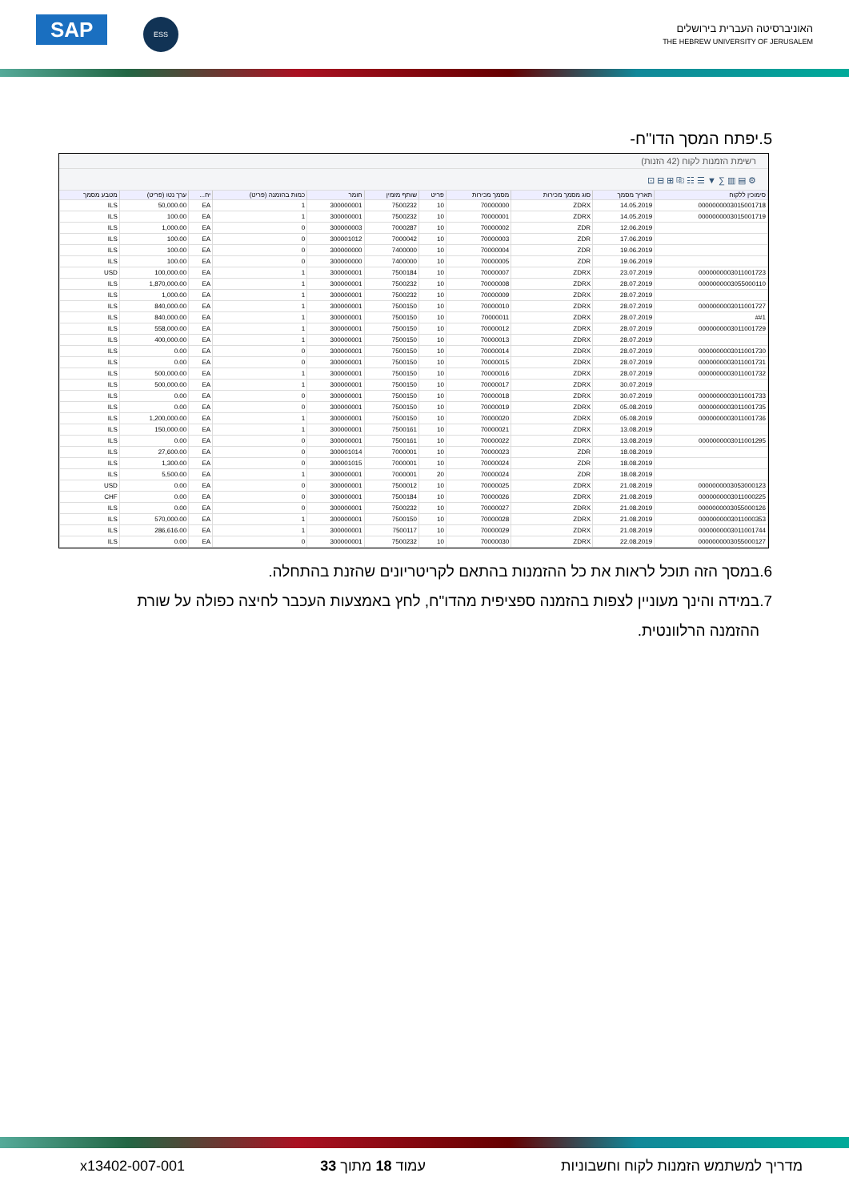SAP ESS
האוניברסיטה העברית בירושלים
THE HEBREW UNIVERSITY OF JERUSALEM
5.יפתח המסך הדו"ח-
רשימת הזמנות לקוח (42 הזנות)
⚙ ▤ ▥ ∑ ▼ ☰ ☷ ⎘ ⊞ ⊟ ⊡
| סימוכין ללקוח | תאריך מסמך | סוג מסמך מכירות | מסמך מכירות | פריט | שותף מזמין | חומר | כמות בהזמנה (פריט) | יח... | ערך נטו (פריט) | מטבע מסמך |
| --- | --- | --- | --- | --- | --- | --- | --- | --- | --- | --- |
| 0000000003015001718 | 14.05.2019 | ZDRX | 70000000 | 10 | 7500232 | 300000001 | 1 | EA | 50,000.00 | ILS |
| 0000000003015001719 | 14.05.2019 | ZDRX | 70000001 | 10 | 7500232 | 300000001 | 1 | EA | 100.00 | ILS |
| | 12.06.2019 | ZDR | 70000002 | 10 | 7000287 | 300000003 | 0 | EA | 1,000.00 | ILS |
| | 17.06.2019 | ZDR | 70000003 | 10 | 7000042 | 300001012 | 0 | EA | 100.00 | ILS |
| | 19.06.2019 | ZDR | 70000004 | 10 | 7400000 | 300000000 | 0 | EA | 100.00 | ILS |
| | 19.06.2019 | ZDR | 70000005 | 10 | 7400000 | 300000000 | 0 | EA | 100.00 | ILS |
| 0000000003011001723 | 23.07.2019 | ZDRX | 70000007 | 10 | 7500184 | 300000001 | 1 | EA | 100,000.00 | USD |
| 0000000003055000110 | 28.07.2019 | ZDRX | 70000008 | 10 | 7500232 | 300000001 | 1 | EA | 1,870,000.00 | ILS |
| | 28.07.2019 | ZDRX | 70000009 | 10 | 7500232 | 300000001 | 1 | EA | 1,000.00 | ILS |
| 0000000003011001727 | 28.07.2019 | ZDRX | 70000010 | 10 | 7500150 | 300000001 | 1 | EA | 840,000.00 | ILS |
| ##1 | 28.07.2019 | ZDRX | 70000011 | 10 | 7500150 | 300000001 | 1 | EA | 840,000.00 | ILS |
| 0000000003011001729 | 28.07.2019 | ZDRX | 70000012 | 10 | 7500150 | 300000001 | 1 | EA | 558,000.00 | ILS |
| | 28.07.2019 | ZDRX | 70000013 | 10 | 7500150 | 300000001 | 1 | EA | 400,000.00 | ILS |
| 0000000003011001730 | 28.07.2019 | ZDRX | 70000014 | 10 | 7500150 | 300000001 | 0 | EA | 0.00 | ILS |
| 0000000003011001731 | 28.07.2019 | ZDRX | 70000015 | 10 | 7500150 | 300000001 | 0 | EA | 0.00 | ILS |
| 0000000003011001732 | 28.07.2019 | ZDRX | 70000016 | 10 | 7500150 | 300000001 | 1 | EA | 500,000.00 | ILS |
| | 30.07.2019 | ZDRX | 70000017 | 10 | 7500150 | 300000001 | 1 | EA | 500,000.00 | ILS |
| 0000000003011001733 | 30.07.2019 | ZDRX | 70000018 | 10 | 7500150 | 300000001 | 0 | EA | 0.00 | ILS |
| 0000000003011001735 | 05.08.2019 | ZDRX | 70000019 | 10 | 7500150 | 300000001 | 0 | EA | 0.00 | ILS |
| 0000000003011001736 | 05.08.2019 | ZDRX | 70000020 | 10 | 7500150 | 300000001 | 1 | EA | 1,200,000.00 | ILS |
| | 13.08.2019 | ZDRX | 70000021 | 10 | 7500161 | 300000001 | 1 | EA | 150,000.00 | ILS |
| 0000000003011001295 | 13.08.2019 | ZDRX | 70000022 | 10 | 7500161 | 300000001 | 0 | EA | 0.00 | ILS |
| | 18.08.2019 | ZDR | 70000023 | 10 | 7000001 | 300001014 | 0 | EA | 27,600.00 | ILS |
| | 18.08.2019 | ZDR | 70000024 | 10 | 7000001 | 300001015 | 0 | EA | 1,300.00 | ILS |
| | 18.08.2019 | ZDR | 70000024 | 20 | 7000001 | 300000001 | 1 | EA | 5,500.00 | ILS |
| 0000000003053000123 | 21.08.2019 | ZDRX | 70000025 | 10 | 7500012 | 300000001 | 0 | EA | 0.00 | USD |
| 0000000003011000225 | 21.08.2019 | ZDRX | 70000026 | 10 | 7500184 | 300000001 | 0 | EA | 0.00 | CHF |
| 0000000003055000126 | 21.08.2019 | ZDRX | 70000027 | 10 | 7500232 | 300000001 | 0 | EA | 0.00 | ILS |
| 0000000003011000353 | 21.08.2019 | ZDRX | 70000028 | 10 | 7500150 | 300000001 | 1 | EA | 570,000.00 | ILS |
| 0000000003011001744 | 21.08.2019 | ZDRX | 70000029 | 10 | 7500117 | 300000001 | 1 | EA | 286,616.00 | ILS |
| 0000000003055000127 | 22.08.2019 | ZDRX | 70000030 | 10 | 7500232 | 300000001 | 0 | EA | 0.00 | ILS |
6.במסך הזה תוכל לראות את כל ההזמנות בהתאם לקריטריונים שהזנת בהתחלה.
7.במידה והינך מעוניין לצפות בהזמנה ספציפית מהדו"ח, לחץ באמצעות העכבר לחיצה כפולה על שורת
ההזמנה הרלוונטית.
מדריך למשתמש הזמנות לקוח וחשבוניות עמוד 18 מתוך 33 x13402-007-001